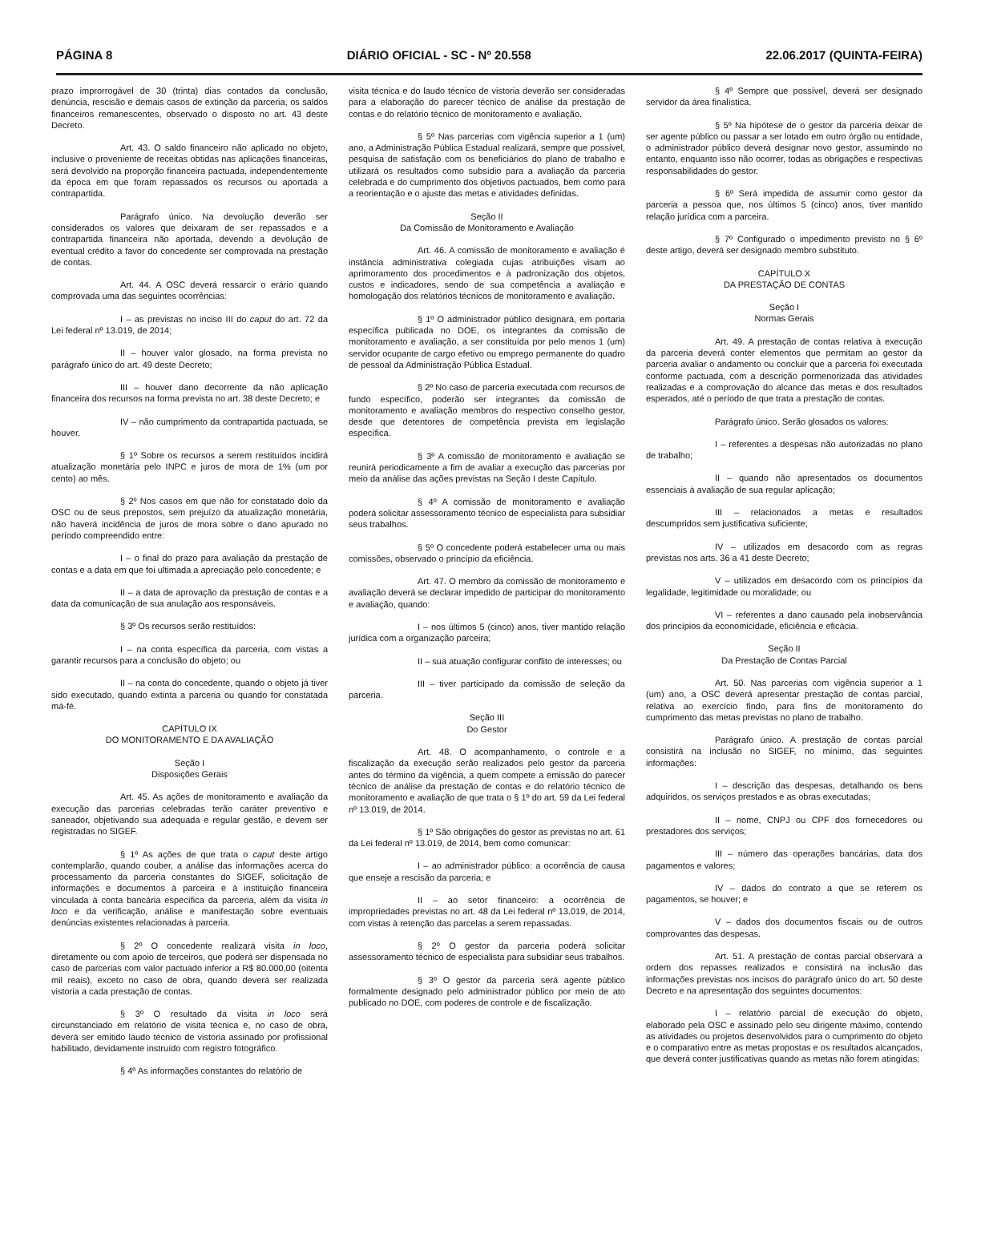PÁGINA 8 DIÁRIO OFICIAL - SC - Nº 20.558 22.06.2017 (QUINTA-FEIRA)
prazo improrrogável de 30 (trinta) dias contados da conclusão, denúncia, rescisão e demais casos de extinção da parceria, os saldos financeiros remanescentes, observado o disposto no art. 43 deste Decreto.
Art. 43. O saldo financeiro não aplicado no objeto, inclusive o proveniente de receitas obtidas nas aplicações financeiras, será devolvido na proporção financeira pactuada, independentemente da época em que foram repassados os recursos ou aportada a contrapartida.
Parágrafo único. Na devolução deverão ser considerados os valores que deixaram de ser repassados e a contrapartida financeira não aportada, devendo a devolução de eventual crédito a favor do concedente ser comprovada na prestação de contas.
Art. 44. A OSC deverá ressarcir o erário quando comprovada uma das seguintes ocorrências:
I – as previstas no inciso III do caput do art. 72 da Lei federal nº 13.019, de 2014;
II – houver valor glosado, na forma prevista no parágrafo único do art. 49 deste Decreto;
III – houver dano decorrente da não aplicação financeira dos recursos na forma prevista no art. 38 deste Decreto; e
IV – não cumprimento da contrapartida pactuada, se houver.
§ 1º Sobre os recursos a serem restituídos incidirá atualização monetária pelo INPC e juros de mora de 1% (um por cento) ao mês.
§ 2º Nos casos em que não for constatado dolo da OSC ou de seus prepostos, sem prejuízo da atualização monetária, não haverá incidência de juros de mora sobre o dano apurado no período compreendido entre:
I – o final do prazo para avaliação da prestação de contas e a data em que foi ultimada a apreciação pelo concedente; e
II – a data de aprovação da prestação de contas e a data da comunicação de sua anulação aos responsáveis.
§ 3º Os recursos serão restituídos:
I – na conta específica da parceria, com vistas a garantir recursos para a conclusão do objeto; ou
II – na conta do concedente, quando o objeto já tiver sido executado, quando extinta a parceria ou quando for constatada má-fé.
CAPÍTULO IX
DO MONITORAMENTO E DA AVALIAÇÃO
Seção I
Disposições Gerais
Art. 45. As ações de monitoramento e avaliação da execução das parcerias celebradas terão caráter preventivo e saneador, objetivando sua adequada e regular gestão, e devem ser registradas no SIGEF.
§ 1º As ações de que trata o caput deste artigo contemplarão, quando couber, a análise das informações acerca do processamento da parceria constantes do SIGEF, solicitação de informações e documentos à parceira e à instituição financeira vinculada à conta bancária específica da parceria, além da visita in loco e da verificação, análise e manifestação sobre eventuais denúncias existentes relacionadas à parceria.
§ 2º O concedente realizará visita in loco, diretamente ou com apoio de terceiros, que poderá ser dispensada no caso de parcerias com valor pactuado inferior a R$ 80.000,00 (oitenta mil reais), exceto no caso de obra, quando deverá ser realizada vistoria a cada prestação de contas.
§ 3º O resultado da visita in loco será circunstanciado em relatório de visita técnica e, no caso de obra, deverá ser emitido laudo técnico de vistoria assinado por profissional habilitado, devidamente instruído com registro fotográfico.
§ 4º As informações constantes do relatório de
visita técnica e do laudo técnico de vistoria deverão ser consideradas para a elaboração do parecer técnico de análise da prestação de contas e do relatório técnico de monitoramento e avaliação.
§ 5º Nas parcerias com vigência superior a 1 (um) ano, a Administração Pública Estadual realizará, sempre que possível, pesquisa de satisfação com os beneficiários do plano de trabalho e utilizará os resultados como subsídio para a avaliação da parceria celebrada e do cumprimento dos objetivos pactuados, bem como para a reorientação e o ajuste das metas e atividades definidas.
Seção II
Da Comissão de Monitoramento e Avaliação
Art. 46. A comissão de monitoramento e avaliação é instância administrativa colegiada cujas atribuições visam ao aprimoramento dos procedimentos e à padronização dos objetos, custos e indicadores, sendo de sua competência a avaliação e homologação dos relatórios técnicos de monitoramento e avaliação.
§ 1º O administrador público designará, em portaria específica publicada no DOE, os integrantes da comissão de monitoramento e avaliação, a ser constituída por pelo menos 1 (um) servidor ocupante de cargo efetivo ou emprego permanente do quadro de pessoal da Administração Pública Estadual.
§ 2º No caso de parceria executada com recursos de fundo específico, poderão ser integrantes da comissão de monitoramento e avaliação membros do respectivo conselho gestor, desde que detentores de competência prevista em legislação específica.
§ 3º A comissão de monitoramento e avaliação se reunirá periodicamente a fim de avaliar a execução das parcerias por meio da análise das ações previstas na Seção I deste Capítulo.
§ 4º A comissão de monitoramento e avaliação poderá solicitar assessoramento técnico de especialista para subsidiar seus trabalhos.
§ 5º O concedente poderá estabelecer uma ou mais comissões, observado o princípio da eficiência.
Art. 47. O membro da comissão de monitoramento e avaliação deverá se declarar impedido de participar do monitoramento e avaliação, quando:
I – nos últimos 5 (cinco) anos, tiver mantido relação jurídica com a organização parceira;
II – sua atuação configurar conflito de interesses; ou
III – tiver participado da comissão de seleção da parceria.
Seção III
Do Gestor
Art. 48. O acompanhamento, o controle e a fiscalização da execução serão realizados pelo gestor da parceria antes do término da vigência, a quem compete a emissão do parecer técnico de análise da prestação de contas e do relatório técnico de monitoramento e avaliação de que trata o § 1º do art. 59 da Lei federal nº 13.019, de 2014.
§ 1º São obrigações do gestor as previstas no art. 61 da Lei federal nº 13.019, de 2014, bem como comunicar:
I – ao administrador público: a ocorrência de causa que enseje a rescisão da parceria; e
II – ao setor financeiro: a ocorrência de impropriedades previstas no art. 48 da Lei federal nº 13.019, de 2014, com vistas à retenção das parcelas a serem repassadas.
§ 2º O gestor da parceria poderá solicitar assessoramento técnico de especialista para subsidiar seus trabalhos.
§ 3º O gestor da parceria será agente público formalmente designado pelo administrador público por meio de ato publicado no DOE, com poderes de controle e de fiscalização.
§ 4º Sempre que possível, deverá ser designado servidor da área finalística.
§ 5º Na hipótese de o gestor da parceria deixar de ser agente público ou passar a ser lotado em outro órgão ou entidade, o administrador público deverá designar novo gestor, assumindo no entanto, enquanto isso não ocorrer, todas as obrigações e respectivas responsabilidades do gestor.
§ 6º Será impedida de assumir como gestor da parceria a pessoa que, nos últimos 5 (cinco) anos, tiver mantido relação jurídica com a parceira.
§ 7º Configurado o impedimento previsto no § 6º deste artigo, deverá ser designado membro substituto.
CAPÍTULO X
DA PRESTAÇÃO DE CONTAS
Seção I
Normas Gerais
Art. 49. A prestação de contas relativa à execução da parceria deverá conter elementos que permitam ao gestor da parceria avaliar o andamento ou concluir que a parceria foi executada conforme pactuada, com a descrição pormenorizada das atividades realizadas e a comprovação do alcance das metas e dos resultados esperados, até o período de que trata a prestação de contas.
Parágrafo único. Serão glosados os valores:
I – referentes a despesas não autorizadas no plano de trabalho;
II – quando não apresentados os documentos essenciais à avaliação de sua regular aplicação;
III – relacionados a metas e resultados descumpridos sem justificativa suficiente;
IV – utilizados em desacordo com as regras previstas nos arts. 36 a 41 deste Decreto;
V – utilizados em desacordo com os princípios da legalidade, legitimidade ou moralidade; ou
VI – referentes a dano causado pela inobservância dos princípios da economicidade, eficiência e eficácia.
Seção II
Da Prestação de Contas Parcial
Art. 50. Nas parcerias com vigência superior a 1 (um) ano, a OSC deverá apresentar prestação de contas parcial, relativa ao exercício findo, para fins de monitoramento do cumprimento das metas previstas no plano de trabalho.
Parágrafo único. A prestação de contas parcial consistirá na inclusão no SIGEF, no mínimo, das seguintes informações:
I – descrição das despesas, detalhando os bens adquiridos, os serviços prestados e as obras executadas;
II – nome, CNPJ ou CPF dos fornecedores ou prestadores dos serviços;
III – número das operações bancárias, data dos pagamentos e valores;
IV – dados do contrato a que se referem os pagamentos, se houver; e
V – dados dos documentos fiscais ou de outros comprovantes das despesas.
Art. 51. A prestação de contas parcial observará a ordem dos repasses realizados e consistirá na inclusão das informações previstas nos incisos do parágrafo único do art. 50 deste Decreto e na apresentação dos seguintes documentos:
I – relatório parcial de execução do objeto, elaborado pela OSC e assinado pelo seu dirigente máximo, contendo as atividades ou projetos desenvolvidos para o cumprimento do objeto e o comparativo entre as metas propostas e os resultados alcançados, que deverá conter justificativas quando as metas não forem atingidas;